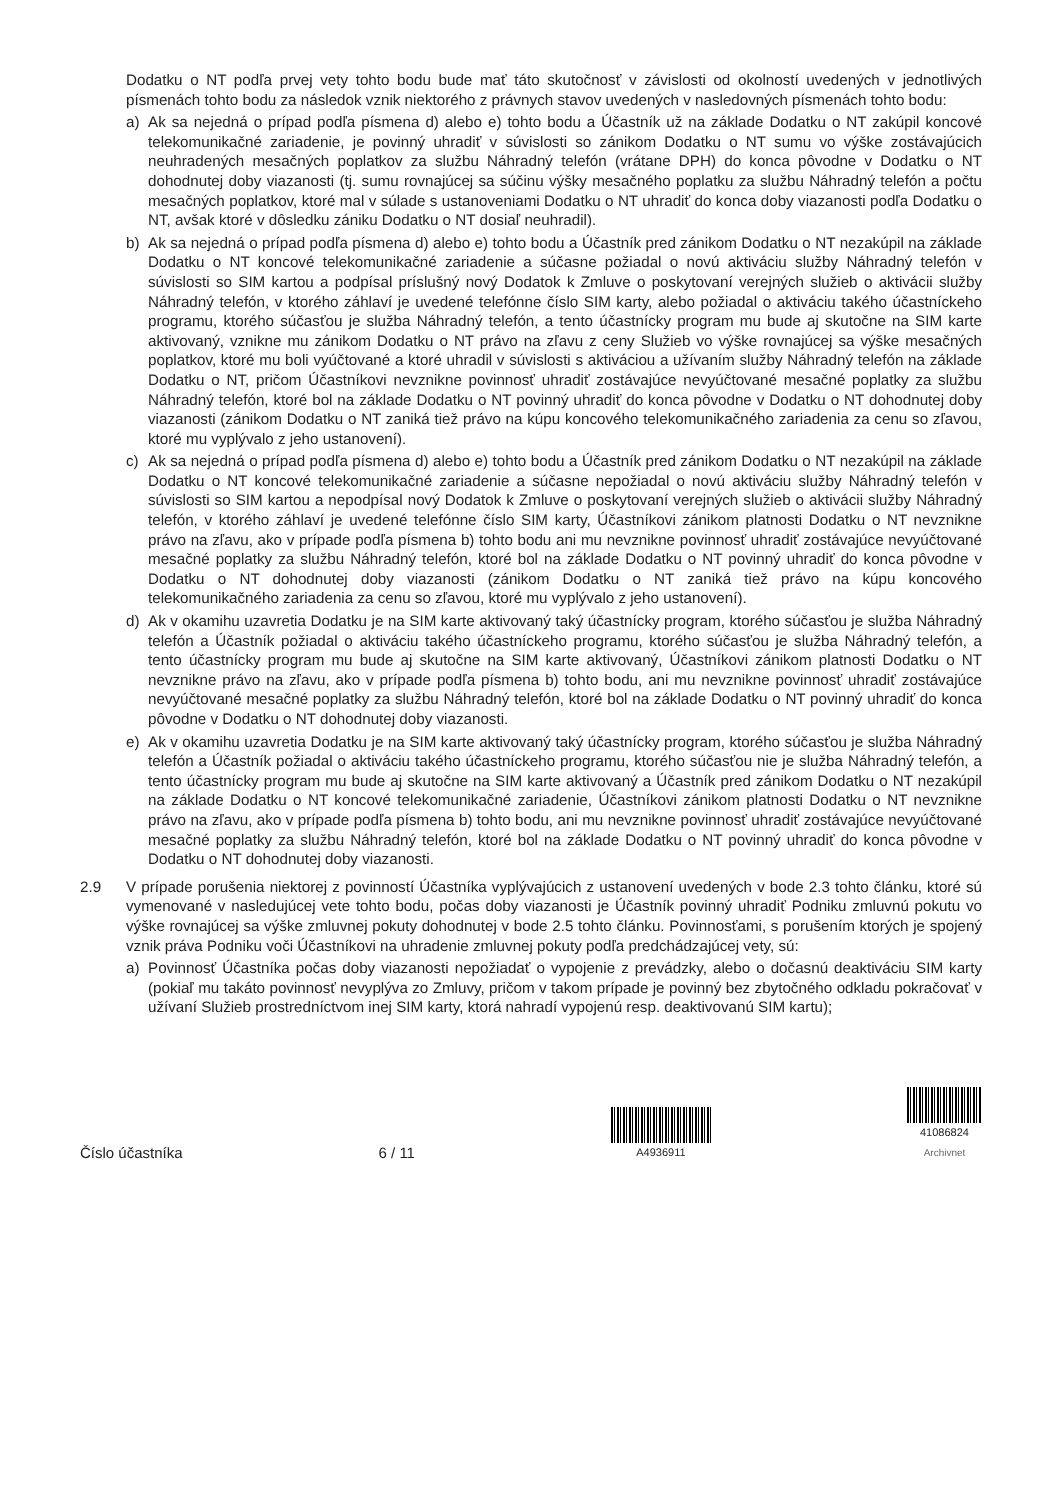Dodatku o NT podľa prvej vety tohto bodu bude mať táto skutočnosť v závislosti od okolností uvedených v jednotlivých písmenách tohto bodu za následok vznik niektorého z právnych stavov uvedených v nasledovných písmenách tohto bodu:
a) Ak sa nejedná o prípad podľa písmena d) alebo e) tohto bodu a Účastník už na základe Dodatku o NT zakúpil koncové telekomunikačné zariadenie, je povinný uhradiť v súvislosti so zánikom Dodatku o NT sumu vo výške zostávajúcich neuhradených mesačných poplatkov za službu Náhradný telefón (vrátane DPH) do konca pôvodne v Dodatku o NT dohodnutej doby viazanosti (tj. sumu rovnajúcej sa súčinu výšky mesačného poplatku za službu Náhradný telefón a počtu mesačných poplatkov, ktoré mal v súlade s ustanoveniami Dodatku o NT uhradiť do konca doby viazanosti podľa Dodatku o NT, avšak ktoré v dôsledku zániku Dodatku o NT dosiaľ neuhradil).
b) Ak sa nejedná o prípad podľa písmena d) alebo e) tohto bodu a Účastník pred zánikom Dodatku o NT nezakúpil na základe Dodatku o NT koncové telekomunikačné zariadenie a súčasne požiadal o novú aktiváciu služby Náhradný telefón v súvislosti so SIM kartou a podpísal príslušný nový Dodatok k Zmluve o poskytovaní verejných služieb o aktivácii služby Náhradný telefón, v ktorého záhlaví je uvedené telefónne číslo SIM karty, alebo požiadal o aktiváciu takého účastníckeho programu, ktorého súčasťou je služba Náhradný telefón, a tento účastnícky program mu bude aj skutočne na SIM karte aktivovaný, vznikne mu zánikom Dodatku o NT právo na zľavu z ceny Služieb vo výške rovnajúcej sa výške mesačných poplatkov, ktoré mu boli vyúčtované a ktoré uhradil v súvislosti s aktiváciou a užívaním služby Náhradný telefón na základe Dodatku o NT, pričom Účastníkovi nevznikne povinnosť uhradiť zostávajúce nevyúčtované mesačné poplatky za službu Náhradný telefón, ktoré bol na základe Dodatku o NT povinný uhradiť do konca pôvodne v Dodatku o NT dohodnutej doby viazanosti (zánikom Dodatku o NT zaniká tiež právo na kúpu koncového telekomunikačného zariadenia za cenu so zľavou, ktoré mu vyplývalo z jeho ustanovení).
c) Ak sa nejedná o prípad podľa písmena d) alebo e) tohto bodu a Účastník pred zánikom Dodatku o NT nezakúpil na základe Dodatku o NT koncové telekomunikačné zariadenie a súčasne nepožiadal o novú aktiváciu služby Náhradný telefón v súvislosti so SIM kartou a nepodpísal nový Dodatok k Zmluve o poskytovaní verejných služieb o aktivácii služby Náhradný telefón, v ktorého záhlaví je uvedené telefónne číslo SIM karty, Účastníkovi zánikom platnosti Dodatku o NT nevznikne právo na zľavu, ako v prípade podľa písmena b) tohto bodu ani mu nevznikne povinnosť uhradiť zostávajúce nevyúčtované mesačné poplatky za službu Náhradný telefón, ktoré bol na základe Dodatku o NT povinný uhradiť do konca pôvodne v Dodatku o NT dohodnutej doby viazanosti (zánikom Dodatku o NT zaniká tiež právo na kúpu koncového telekomunikačného zariadenia za cenu so zľavou, ktoré mu vyplývalo z jeho ustanovení).
d) Ak v okamihu uzavretia Dodatku je na SIM karte aktivovaný taký účastnícky program, ktorého súčasťou je služba Náhradný telefón a Účastník požiadal o aktiváciu takého účastníckeho programu, ktorého súčasťou je služba Náhradný telefón, a tento účastnícky program mu bude aj skutočne na SIM karte aktivovaný, Účastníkovi zánikom platnosti Dodatku o NT nevznikne právo na zľavu, ako v prípade podľa písmena b) tohto bodu, ani mu nevznikne povinnosť uhradiť zostávajúce nevyúčtované mesačné poplatky za službu Náhradný telefón, ktoré bol na základe Dodatku o NT povinný uhradiť do konca pôvodne v Dodatku o NT dohodnutej doby viazanosti.
e) Ak v okamihu uzavretia Dodatku je na SIM karte aktivovaný taký účastnícky program, ktorého súčasťou je služba Náhradný telefón a Účastník požiadal o aktiváciu takého účastníckeho programu, ktorého súčasťou nie je služba Náhradný telefón, a tento účastnícky program mu bude aj skutočne na SIM karte aktivovaný a Účastník pred zánikom Dodatku o NT nezakúpil na základe Dodatku o NT koncové telekomunikačné zariadenie, Účastníkovi zánikom platnosti Dodatku o NT nevznikne právo na zľavu, ako v prípade podľa písmena b) tohto bodu, ani mu nevznikne povinnosť uhradiť zostávajúce nevyúčtované mesačné poplatky za službu Náhradný telefón, ktoré bol na základe Dodatku o NT povinný uhradiť do konca pôvodne v Dodatku o NT dohodnutej doby viazanosti.
2.9 V prípade porušenia niektorej z povinností Účastníka vyplývajúcich z ustanovení uvedených v bode 2.3 tohto článku, ktoré sú vymenované v nasledujúcej vete tohto bodu, počas doby viazanosti je Účastník povinný uhradiť Podniku zmluvnú pokutu vo výške rovnajúcej sa výške zmluvnej pokuty dohodnutej v bode 2.5 tohto článku. Povinnosťami, s porušením ktorých je spojený vznik práva Podniku voči Účastníkovi na uhradenie zmluvnej pokuty podľa predchádzajúcej vety, sú:
a) Povinnosť Účastníka počas doby viazanosti nepožiadať o vypojenie z prevádzky, alebo o dočasnú deaktiváciu SIM karty (pokiaľ mu takáto povinnosť nevyplýva zo Zmluvy, pričom v takom prípade je povinný bez zbytočného odkladu pokračovať v užívaní Služieb prostredníctvom inej SIM karty, ktorá nahradí vypojenú resp. deaktivovanú SIM kartu);
Číslo účastníka 6 / 11
A4936911
41086824
Archivnet